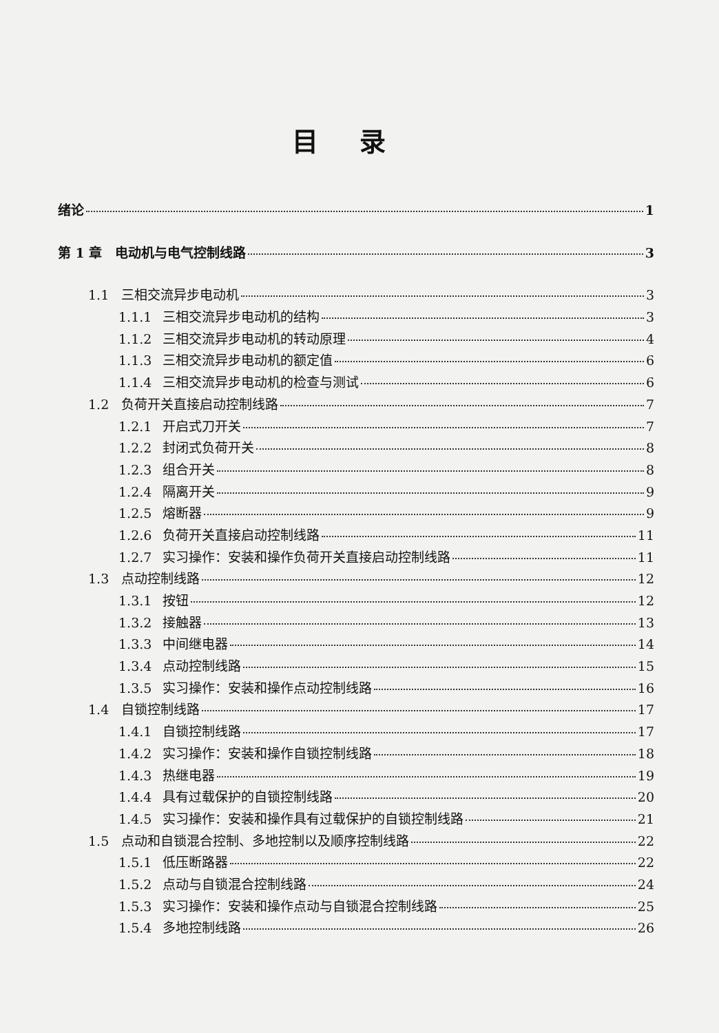目录
绪论 1
第 1 章　电动机与电气控制线路 3
1.1 三相交流异步电动机 3
1.1.1 三相交流异步电动机的结构 3
1.1.2 三相交流异步电动机的转动原理 4
1.1.3 三相交流异步电动机的额定值 6
1.1.4 三相交流异步电动机的检查与测试 6
1.2 负荷开关直接启动控制线路 7
1.2.1 开启式刀开关 7
1.2.2 封闭式负荷开关 8
1.2.3 组合开关 8
1.2.4 隔离开关 9
1.2.5 熔断器 9
1.2.6 负荷开关直接启动控制线路 11
1.2.7 实习操作：安装和操作负荷开关直接启动控制线路 11
1.3 点动控制线路 12
1.3.1 按钮 12
1.3.2 接触器 13
1.3.3 中间继电器 14
1.3.4 点动控制线路 15
1.3.5 实习操作：安装和操作点动控制线路 16
1.4 自锁控制线路 17
1.4.1 自锁控制线路 17
1.4.2 实习操作：安装和操作自锁控制线路 18
1.4.3 热继电器 19
1.4.4 具有过载保护的自锁控制线路 20
1.4.5 实习操作：安装和操作具有过载保护的自锁控制线路 21
1.5 点动和自锁混合控制、多地控制以及顺序控制线路 22
1.5.1 低压断路器 22
1.5.2 点动与自锁混合控制线路 24
1.5.3 实习操作：安装和操作点动与自锁混合控制线路 25
1.5.4 多地控制线路 26